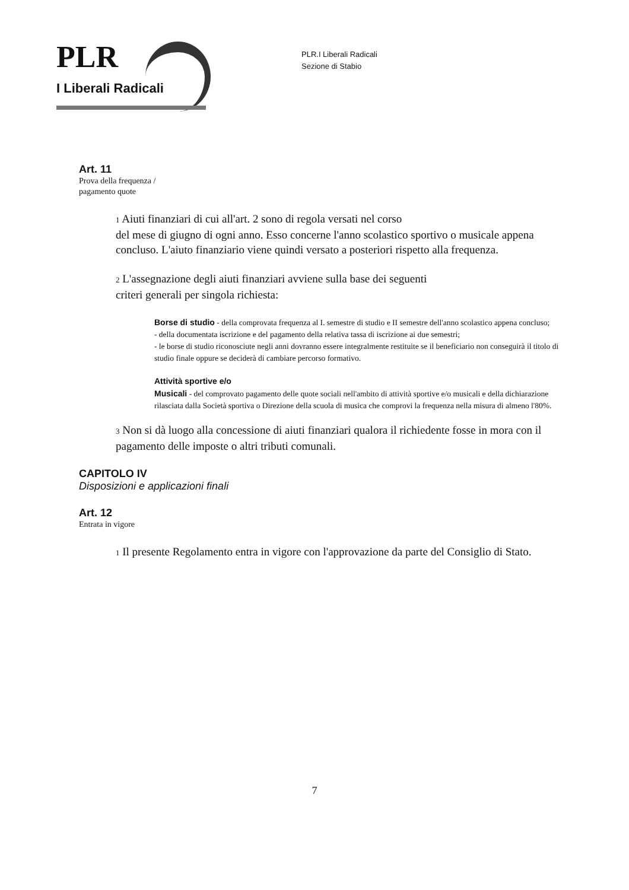PLR
I Liberali Radicali
PLR.I Liberali Radicali
Sezione di Stabio
Art. 11
Prova della frequenza /
pagamento quote
1 Aiuti finanziari di cui all'art. 2 sono di regola versati nel corso
del mese di giugno di ogni anno. Esso concerne l'anno scolastico sportivo o musicale appena concluso. L'aiuto finanziario viene quindi versato a posteriori rispetto alla frequenza.
2 L'assegnazione degli aiuti finanziari avviene sulla base dei seguenti
criteri generali per singola richiesta:
Borse di studio - della comprovata frequenza al I. semestre di studio e II semestre dell'anno scolastico appena concluso;
- della documentata iscrizione e del pagamento della relativa tassa di iscrizione ai due semestri;
- le borse di studio riconosciute negli anni dovranno essere integralmente restituite se il beneficiario non conseguirà il titolo di studio finale oppure se deciderà di cambiare percorso formativo.
Attività sportive e/o
Musicali - del comprovato pagamento delle quote sociali nell'ambito di attività sportive e/o musicali e della dichiarazione rilasciata dalla Società sportiva o Direzione della scuola di musica che comprovi la frequenza nella misura di almeno l'80%.
3 Non si dà luogo alla concessione di aiuti finanziari qualora il richiedente fosse in mora con il pagamento delle imposte o altri tributi comunali.
CAPITOLO IV
Disposizioni e applicazioni finali
Art. 12
Entrata in vigore
1 Il presente Regolamento entra in vigore con l'approvazione da parte del Consiglio di Stato.
7